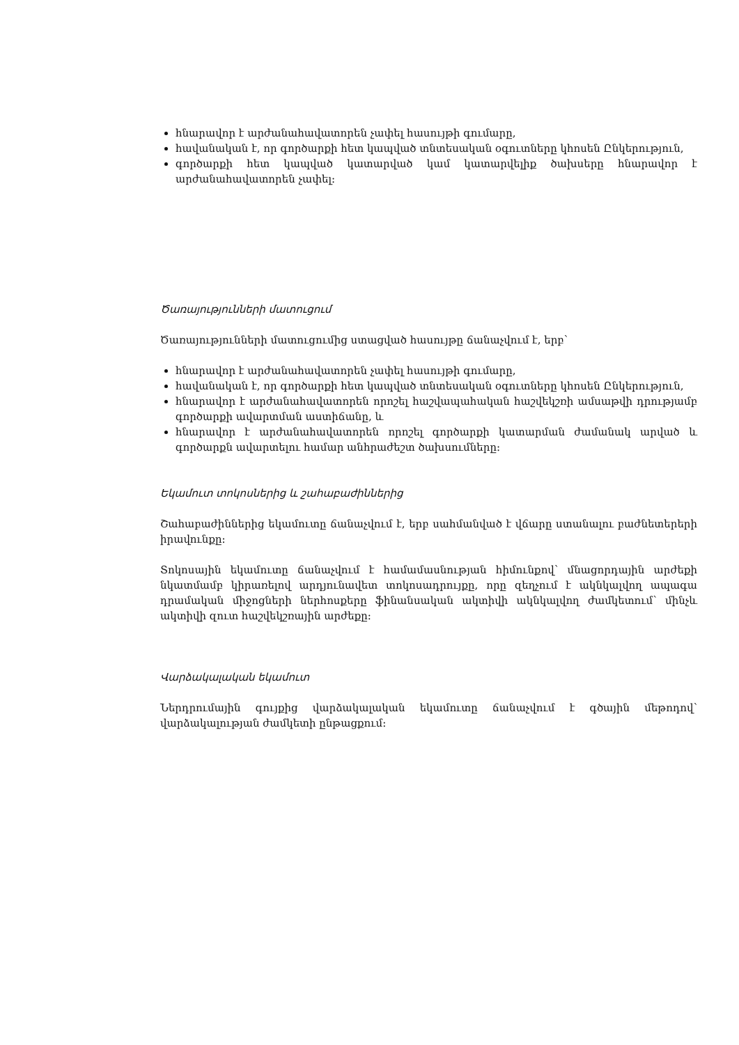հնարավոր է արժանահավատորեն չափել հասույթի գումարը,
հավանական է, որ գործարքի հետ կապված տնտեսական օգուտները կհոսեն Ընկերություն,
գործարքի հետ կապված կատարված կամ կատարվելիք ծախսերը հնարավոր է արժանահավատորեն չափել:
Ծառայությունների մատուցում
Ծառայությունների մատուցումից ստացված հասույթը ճանաչվում է, երբ՝
հնարավոր է արժանահավատորեն չափել հասույթի գումարը,
հավանական է, որ գործարքի հետ կապված տնտեսական օգուտները կհոսեն Ընկերություն,
հնարավոր է արժանահավատորեն որոշել հաշվապահական հաշվեկշռի ամսաթվի դրությամբ գործարքի ավարտման աստիճանը, և
հնարավոր է արժանահավատորեն որոշել գործարքի կատարման ժամանակ արված և գործարքն ավարտելու համար անհրաժեշտ ծախսումները:
Եկամուտ տոկոսներից և շահաբաժիններից
Շահաբաժիններից եկամուտը ճանաչվում է, երբ սահմանված է վճարը ստանալու բաժնետերերի իրավունքը:
Տոկոսային եկամուտը ճանաչվում է համամասնության հիմունքով՝ մնացորդային արժեքի նկատմամբ կիրառելով արդյունավետ տոկոսադրույքը, որը զեղչում է ակնկալվող ապագա դրամական միջոցների ներհոսքերը ֆինանսական ակտիվի ակնկալվող ժամկետում՝ մինչև ակտիվի զուտ հաշվեկշռային արժեքը:
Վարձակալական եկամուտ
Ներդրումային գույքից վարձակալական եկամուտը ճանաչվում է գծային մեթոդով՝ վարձակալության ժամկետի ընթացքում: